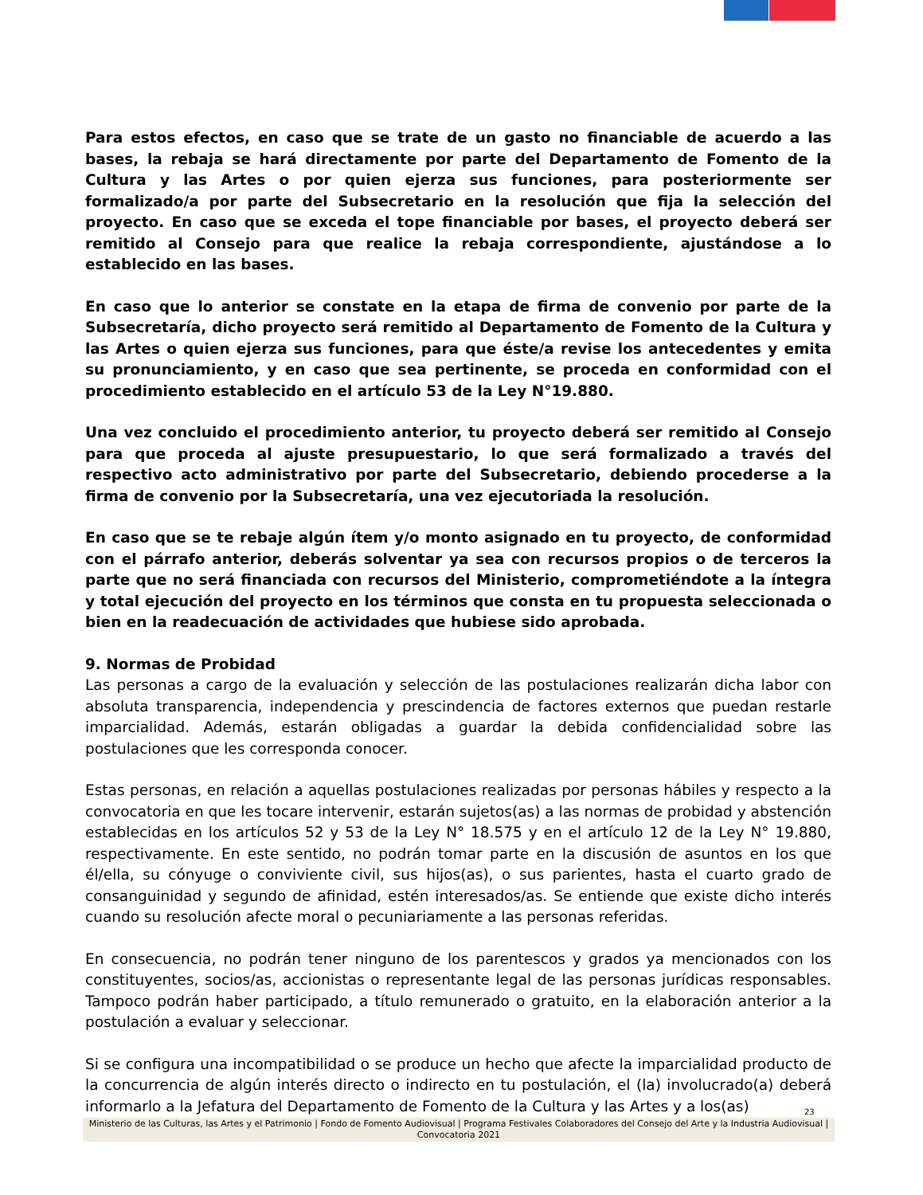Para estos efectos, en caso que se trate de un gasto no financiable de acuerdo a las bases, la rebaja se hará directamente por parte del Departamento de Fomento de la Cultura y las Artes o por quien ejerza sus funciones, para posteriormente ser formalizado/a por parte del Subsecretario en la resolución que fija la selección del proyecto. En caso que se exceda el tope financiable por bases, el proyecto deberá ser remitido al Consejo para que realice la rebaja correspondiente, ajustándose a lo establecido en las bases.
En caso que lo anterior se constate en la etapa de firma de convenio por parte de la Subsecretaría, dicho proyecto será remitido al Departamento de Fomento de la Cultura y las Artes o quien ejerza sus funciones, para que éste/a revise los antecedentes y emita su pronunciamiento, y en caso que sea pertinente, se proceda en conformidad con el procedimiento establecido en el artículo 53 de la Ley N°19.880.
Una vez concluido el procedimiento anterior, tu proyecto deberá ser remitido al Consejo para que proceda al ajuste presupuestario, lo que será formalizado a través del respectivo acto administrativo por parte del Subsecretario, debiendo procederse a la firma de convenio por la Subsecretaría, una vez ejecutoriada la resolución.
En caso que se te rebaje algún ítem y/o monto asignado en tu proyecto, de conformidad con el párrafo anterior, deberás solventar ya sea con recursos propios o de terceros la parte que no será financiada con recursos del Ministerio, comprometiéndote a la íntegra y total ejecución del proyecto en los términos que consta en tu propuesta seleccionada o bien en la readecuación de actividades que hubiese sido aprobada.
9. Normas de Probidad
Las personas a cargo de la evaluación y selección de las postulaciones realizarán dicha labor con absoluta transparencia, independencia y prescindencia de factores externos que puedan restarle imparcialidad. Además, estarán obligadas a guardar la debida confidencialidad sobre las postulaciones que les corresponda conocer.
Estas personas, en relación a aquellas postulaciones realizadas por personas hábiles y respecto a la convocatoria en que les tocare intervenir, estarán sujetos(as) a las normas de probidad y abstención establecidas en los artículos 52 y 53 de la Ley N° 18.575 y en el artículo 12 de la Ley N° 19.880, respectivamente. En este sentido, no podrán tomar parte en la discusión de asuntos en los que él/ella, su cónyuge o conviviente civil, sus hijos(as), o sus parientes, hasta el cuarto grado de consanguinidad y segundo de afinidad, estén interesados/as. Se entiende que existe dicho interés cuando su resolución afecte moral o pecuniariamente a las personas referidas.
En consecuencia, no podrán tener ninguno de los parentescos y grados ya mencionados con los constituyentes, socios/as, accionistas o representante legal de las personas jurídicas responsables. Tampoco podrán haber participado, a título remunerado o gratuito, en la elaboración anterior a la postulación a evaluar y seleccionar.
Si se configura una incompatibilidad o se produce un hecho que afecte la imparcialidad producto de la concurrencia de algún interés directo o indirecto en tu postulación, el (la) involucrado(a) deberá informarlo a la Jefatura del Departamento de Fomento de la Cultura y las Artes y a los(as)
23
Ministerio de las Culturas, las Artes y el Patrimonio | Fondo de Fomento Audiovisual | Programa Festivales Colaboradores del Consejo del Arte y la Industria Audiovisual | Convocatoria 2021